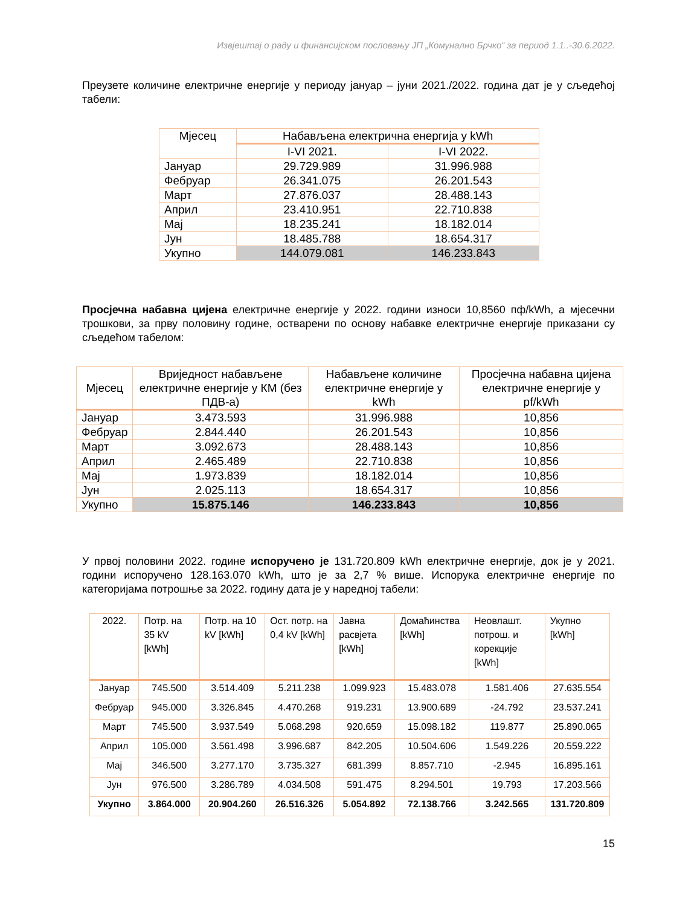Извјештај о раду и финансијском пословању ЈП „Комунално Брчко“ за период 1.1..-30.6.2022.
Преузете количине електричне енергије у периоду јануар – јуни 2021./2022. година дат је у сљедећој табели:
| Мјесец | Набављена електрична енергија у kWh | |
| --- | --- | --- |
| | I-VI 2021. | I-VI 2022. |
| Јануар | 29.729.989 | 31.996.988 |
| Фебруар | 26.341.075 | 26.201.543 |
| Март | 27.876.037 | 28.488.143 |
| Април | 23.410.951 | 22.710.838 |
| Мај | 18.235.241 | 18.182.014 |
| Јун | 18.485.788 | 18.654.317 |
| Укупно | 144.079.081 | 146.233.843 |
Просјечна набавна цијена електричне енергије у 2022. години износи 10,8560 пф/kWh, а мјесечни трошкови, за прву половину године, остварени по основу набавке електричне енергије приказани су сљедећом табелом:
| Мјесец | Вриједност набављене електричне енергије у КМ (без ПДВ-а) | Набављене количине електричне енергије у kWh | Просјечна набавна цијена електричне енергије у pf/kWh |
| --- | --- | --- | --- |
| Јануар | 3.473.593 | 31.996.988 | 10,856 |
| Фебруар | 2.844.440 | 26.201.543 | 10,856 |
| Март | 3.092.673 | 28.488.143 | 10,856 |
| Април | 2.465.489 | 22.710.838 | 10,856 |
| Мај | 1.973.839 | 18.182.014 | 10,856 |
| Јун | 2.025.113 | 18.654.317 | 10,856 |
| Укупно | 15.875.146 | 146.233.843 | 10,856 |
У првој половини 2022. године испоручено је 131.720.809 kWh електричне енергије, док је у 2021. години испоручено 128.163.070 kWh, што је за 2,7 % више. Испорука електричне енергије по категоријама потрошње за 2022. годину дата је у наредној табели:
| 2022. | Потр. на 35 kV [kWh] | Потр. на 10 kV [kWh] | Ост. потр. на 0,4 kV [kWh] | Јавна расвјета [kWh] | Домаћинства [kWh] | Неовлашт. потрош. и корекције [kWh] | Укупно [kWh] |
| --- | --- | --- | --- | --- | --- | --- | --- |
| Јануар | 745.500 | 3.514.409 | 5.211.238 | 1.099.923 | 15.483.078 | 1.581.406 | 27.635.554 |
| Фебруар | 945.000 | 3.326.845 | 4.470.268 | 919.231 | 13.900.689 | -24.792 | 23.537.241 |
| Март | 745.500 | 3.937.549 | 5.068.298 | 920.659 | 15.098.182 | 119.877 | 25.890.065 |
| Април | 105.000 | 3.561.498 | 3.996.687 | 842.205 | 10.504.606 | 1.549.226 | 20.559.222 |
| Мај | 346.500 | 3.277.170 | 3.735.327 | 681.399 | 8.857.710 | -2.945 | 16.895.161 |
| Јун | 976.500 | 3.286.789 | 4.034.508 | 591.475 | 8.294.501 | 19.793 | 17.203.566 |
| Укупно | 3.864.000 | 20.904.260 | 26.516.326 | 5.054.892 | 72.138.766 | 3.242.565 | 131.720.809 |
15